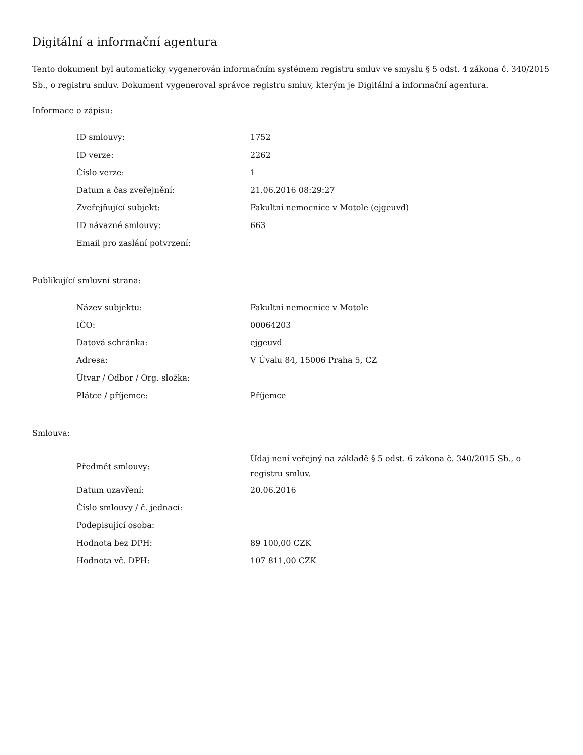Digitální a informační agentura
Tento dokument byl automaticky vygenerován informačním systémem registru smluv ve smyslu § 5 odst. 4 zákona č. 340/2015 Sb., o registru smluv. Dokument vygeneroval správce registru smluv, kterým je Digitální a informační agentura.
Informace o zápisu:
| ID smlouvy: | 1752 |
| ID verze: | 2262 |
| Číslo verze: | 1 |
| Datum a čas zveřejnění: | 21.06.2016 08:29:27 |
| Zveřejňující subjekt: | Fakultní nemocnice v Motole (ejgeuvd) |
| ID návazné smlouvy: | 663 |
| Email pro zaslání potvrzení: | |
Publikující smluvní strana:
| Název subjektu: | Fakultní nemocnice v Motole |
| IČO: | 00064203 |
| Datová schránka: | ejgeuvd |
| Adresa: | V Úvalu 84, 15006 Praha 5, CZ |
| Útvar / Odbor / Org. složka: | |
| Plátce / příjemce: | Příjemce |
Smlouva:
| Předmět smlouvy: | Údaj není veřejný na základě § 5 odst. 6 zákona č. 340/2015 Sb., o registru smluv. |
| Datum uzavření: | 20.06.2016 |
| Číslo smlouvy / č. jednací: | |
| Podepisující osoba: | |
| Hodnota bez DPH: | 89 100,00 CZK |
| Hodnota vč. DPH: | 107 811,00 CZK |